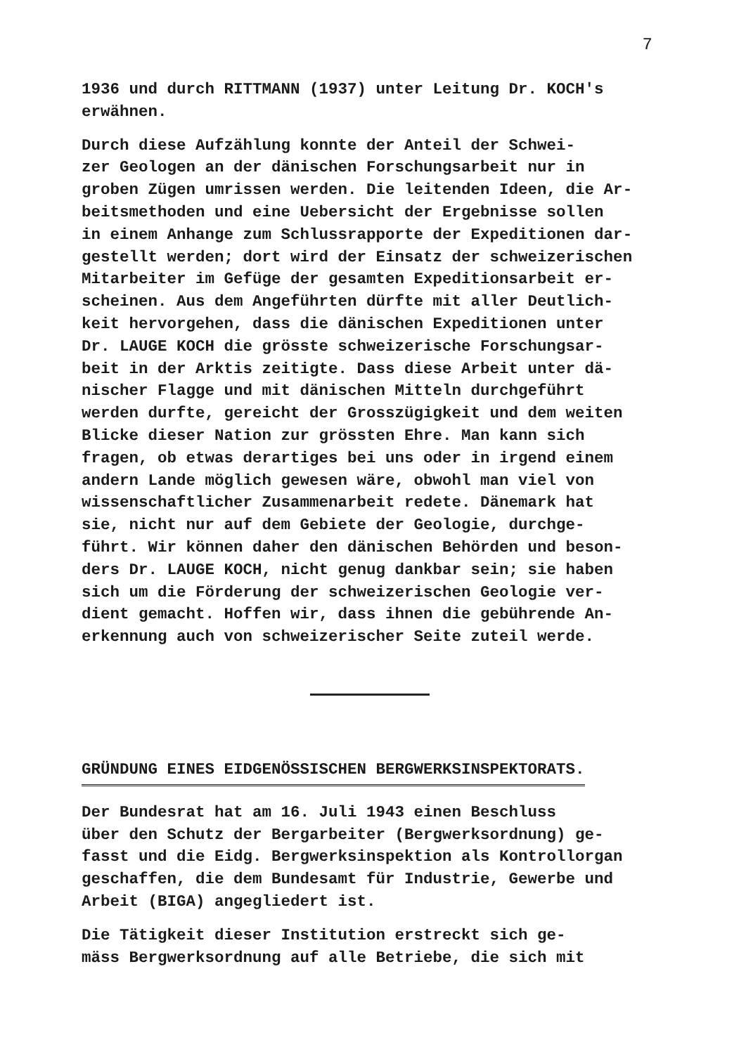7
1936 und durch RITTMANN (1937) unter Leitung Dr. KOCH's erwähnen.
Durch diese Aufzählung konnte der Anteil der Schwei- zer Geologen an der dänischen Forschungsarbeit nur in groben Zügen umrissen werden. Die leitenden Ideen, die Ar- beitsmethoden und eine Uebersicht der Ergebnisse sollen in einem Anhange zum Schlussrapporte der Expeditionen dar- gestellt werden; dort wird der Einsatz der schweizerischen Mitarbeiter im Gefüge der gesamten Expeditionsarbeit er- scheinen. Aus dem Angeführten dürfte mit aller Deutlich- keit hervorgehen, dass die dänischen Expeditionen unter Dr. LAUGE KOCH die grösste schweizerische Forschungsar- beit in der Arktis zeitigte. Dass diese Arbeit unter dä- nischer Flagge und mit dänischen Mitteln durchgeführt werden durfte, gereicht der Grosszügigkeit und dem weiten Blicke dieser Nation zur grössten Ehre. Man kann sich fragen, ob etwas derartiges bei uns oder in irgend einem andern Lande möglich gewesen wäre, obwohl man viel von wissenschaftlicher Zusammenarbeit redete. Dänemark hat sie, nicht nur auf dem Gebiete der Geologie, durchge- führt. Wir können daher den dänischen Behörden und beson- ders Dr. LAUGE KOCH, nicht genug dankbar sein; sie haben sich um die Förderung der schweizerischen Geologie ver- dient gemacht. Hoffen wir, dass ihnen die gebührende An- erkennung auch von schweizerischer Seite zuteil werde.
GRÜNDUNG EINES EIDGENÖSSISCHEN BERGWERKSINSPEKTORATS.
Der Bundesrat hat am 16. Juli 1943 einen Beschluss über den Schutz der Bergarbeiter (Bergwerksordnung) ge- fasst und die Eidg. Bergwerksinspektion als Kontrollorgan geschaffen, die dem Bundesamt für Industrie, Gewerbe und Arbeit (BIGA) angegliedert ist.
Die Tätigkeit dieser Institution erstreckt sich ge- mäss Bergwerksordnung auf alle Betriebe, die sich mit